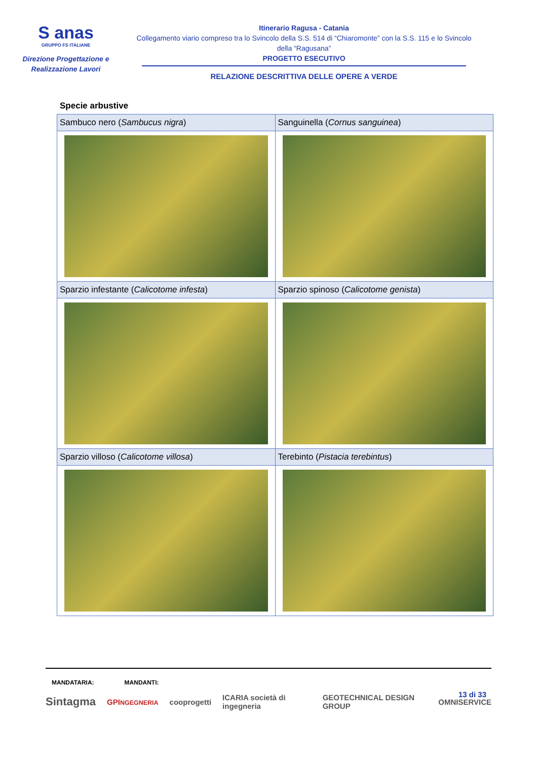S anas
GRUPPO FS ITALIANE
Direzione Progettazione e
Realizzazione Lavori
Itinerario Ragusa - Catania
Collegamento viario compreso tra lo Svincolo della S.S. 514 di “Chiaromonte” con la S.S. 115 e lo Svincolo della “Ragusana”
PROGETTO ESECUTIVO
RELAZIONE DESCRITTIVA DELLE OPERE A VERDE
Specie arbustive
| Sambuco nero ( Sambucus nigra ) | Sanguinella ( Cornus sanguinea ) |
| Sparzio infestante ( Calicotome infesta ) | Sparzio spinoso ( Calicotome genista ) |
| Sparzio villoso ( Calicotome villosa ) | Terebinto ( Pistacia terebintus ) |
MANDATARIA: MANDANTI:
13 di 33
Sintagma GPINGEGNERIA cooprogetti ICARIA società di ingegneria GEOTECHNICAL DESIGN GROUP OMNISERVICE